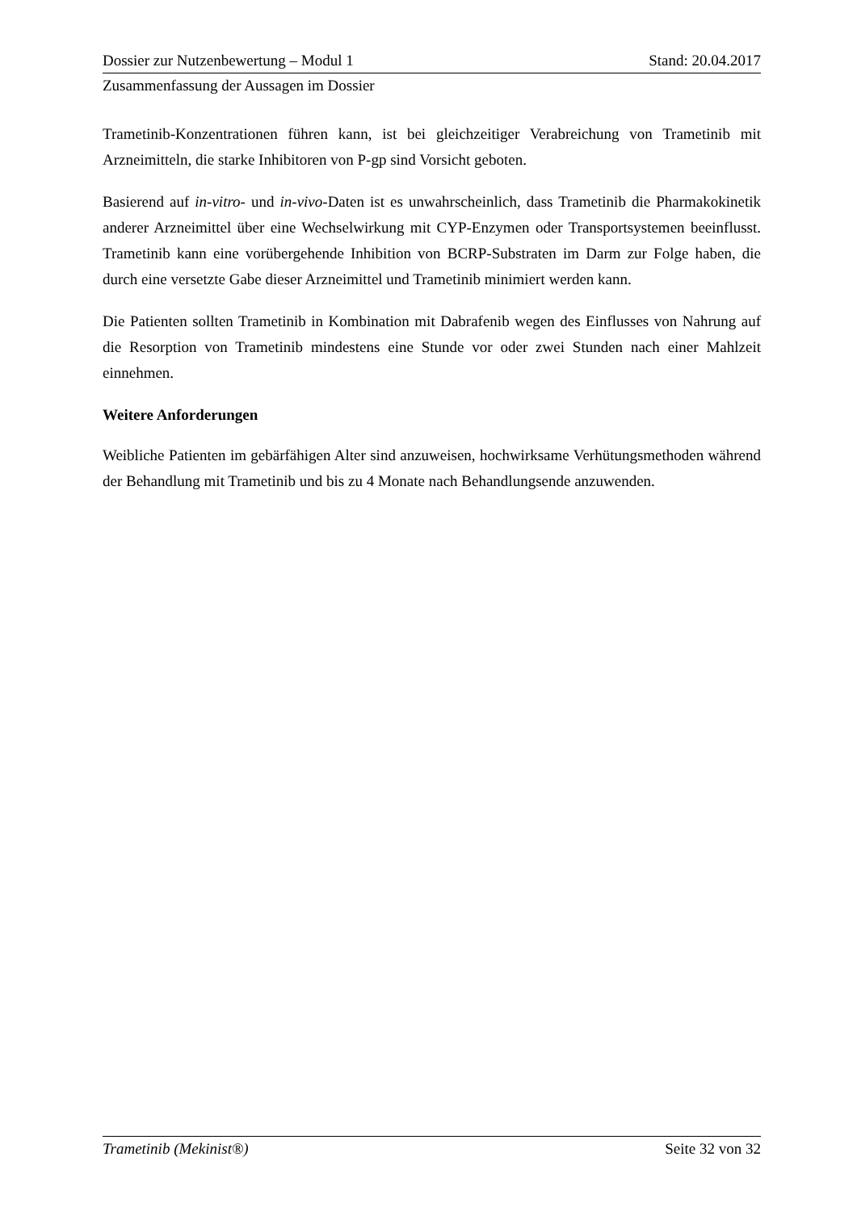Dossier zur Nutzenbewertung – Modul 1 Stand: 20.04.2017
Zusammenfassung der Aussagen im Dossier
Trametinib-Konzentrationen führen kann, ist bei gleichzeitiger Verabreichung von Trametinib mit Arzneimitteln, die starke Inhibitoren von P-gp sind Vorsicht geboten.
Basierend auf in-vitro- und in-vivo-Daten ist es unwahrscheinlich, dass Trametinib die Pharmakokinetik anderer Arzneimittel über eine Wechselwirkung mit CYP-Enzymen oder Transportsystemen beeinflusst. Trametinib kann eine vorübergehende Inhibition von BCRP-Substraten im Darm zur Folge haben, die durch eine versetzte Gabe dieser Arzneimittel und Trametinib minimiert werden kann.
Die Patienten sollten Trametinib in Kombination mit Dabrafenib wegen des Einflusses von Nahrung auf die Resorption von Trametinib mindestens eine Stunde vor oder zwei Stunden nach einer Mahlzeit einnehmen.
Weitere Anforderungen
Weibliche Patienten im gebärfähigen Alter sind anzuweisen, hochwirksame Verhütungsmethoden während der Behandlung mit Trametinib und bis zu 4 Monate nach Behandlungsende anzuwenden.
Trametinib (Mekinist®) Seite 32 von 32